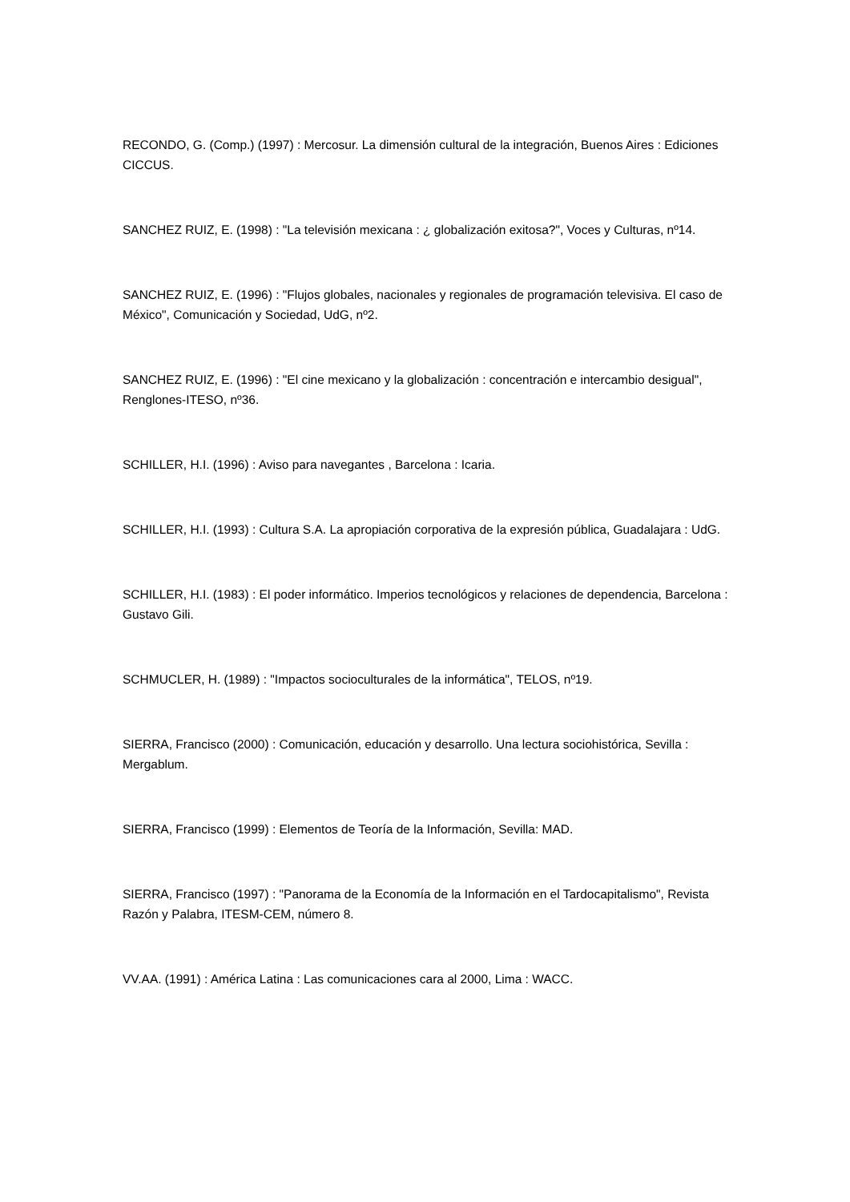RECONDO, G. (Comp.) (1997) : Mercosur. La dimensión cultural de la integración, Buenos Aires : Ediciones CICCUS.
SANCHEZ RUIZ, E. (1998) : "La televisión mexicana : ¿ globalización exitosa?", Voces y Culturas, nº14.
SANCHEZ RUIZ, E. (1996) : "Flujos globales, nacionales y regionales de programación televisiva. El caso de México", Comunicación y Sociedad, UdG, nº2.
SANCHEZ RUIZ, E. (1996) : "El cine mexicano y la globalización : concentración e intercambio desigual", Renglones-ITESO, nº36.
SCHILLER, H.I. (1996) : Aviso para navegantes , Barcelona : Icaria.
SCHILLER, H.I. (1993) : Cultura S.A. La apropiación corporativa de la expresión pública, Guadalajara : UdG.
SCHILLER, H.I. (1983) : El poder informático. Imperios tecnológicos y relaciones de dependencia, Barcelona : Gustavo Gili.
SCHMUCLER, H. (1989) : "Impactos socioculturales de la informática", TELOS, nº19.
SIERRA, Francisco (2000) : Comunicación, educación y desarrollo. Una lectura sociohistórica, Sevilla : Mergablum.
SIERRA, Francisco (1999) : Elementos de Teoría de la Información, Sevilla: MAD.
SIERRA, Francisco (1997) : "Panorama de la Economía de la Información en el Tardocapitalismo", Revista Razón y Palabra, ITESM-CEM, número 8.
VV.AA. (1991) : América Latina : Las comunicaciones cara al 2000, Lima : WACC.